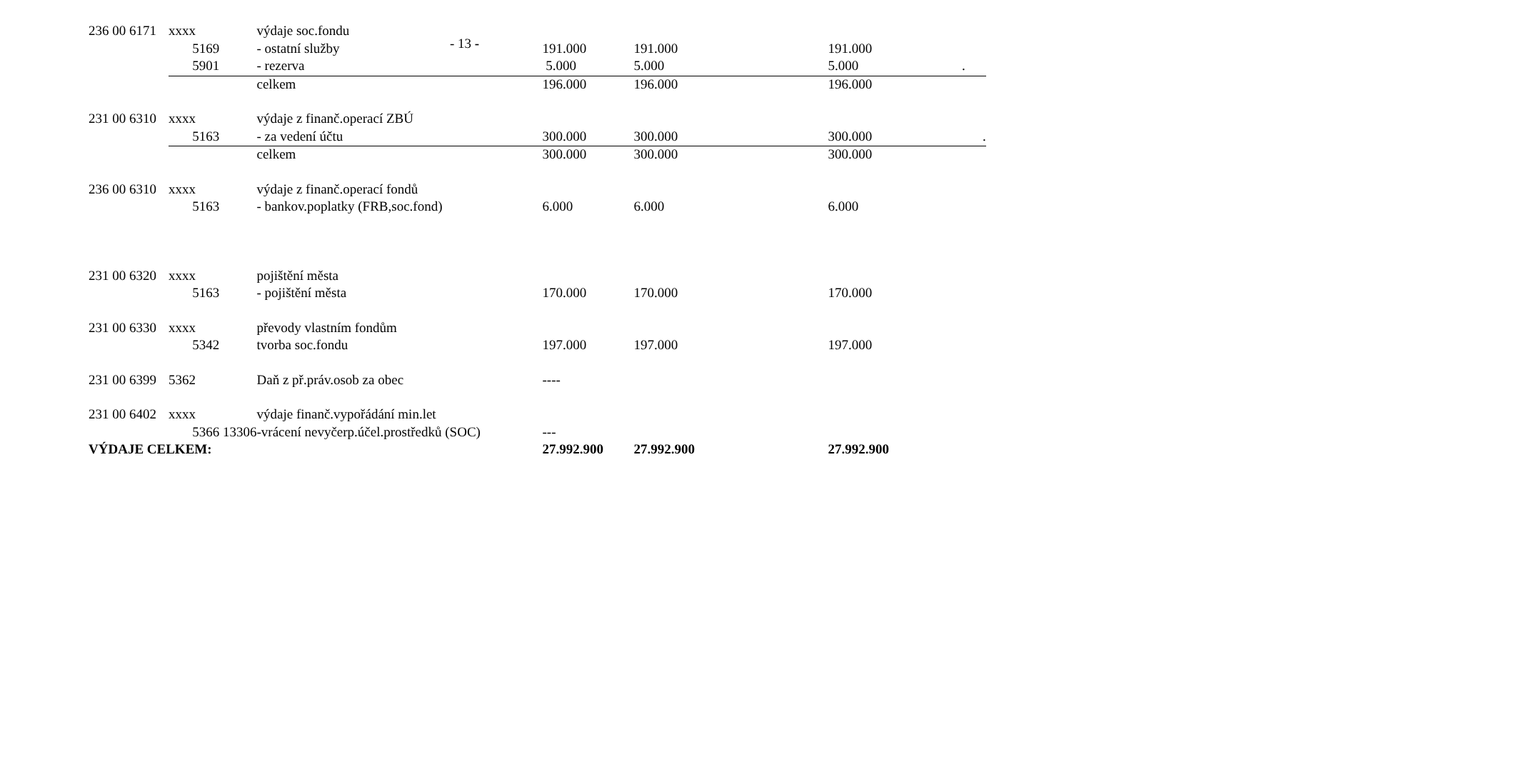- 13 -
| 236 00 6171 | xxxx | výdaje soc.fondu | | | |
| | 5169 | - ostatní služby | 191.000 | 191.000 | 191.000 |
| | 5901 | - rezerva | 5.000 | 5.000 | 5.000 . |
| | | celkem | 196.000 | 196.000 | 196.000 |
| 231 00 6310 | xxxx | výdaje z finanč.operací ZBÚ | | | |
| | 5163 | - za vedení účtu | 300.000 | 300.000 | 300.000 . |
| | | celkem | 300.000 | 300.000 | 300.000 |
| 236 00 6310 | xxxx | výdaje z finanč.operací fondů | | | |
| | 5163 | - bankov.poplatky (FRB,soc.fond) | 6.000 | 6.000 | 6.000 |
| 231 00 6320 | xxxx | pojištění města | | | |
| | 5163 | - pojištění města | 170.000 | 170.000 | 170.000 |
| 231 00 6330 | xxxx | převody vlastním fondům | | | |
| | 5342 | tvorba soc.fondu | 197.000 | 197.000 | 197.000 |
| 231 00 6399 | 5362 | Daň z př.práv.osob za obec | ---- | | |
| 231 00 6402 | xxxx | výdaje finanč.vypořádání min.let | | | |
| | 5366 13306 | -vrácení nevyčerp.účel.prostředků (SOC) | --- | | |
| VÝDAJE CELKEM: | | | 27.992.900 | 27.992.900 | 27.992.900 |